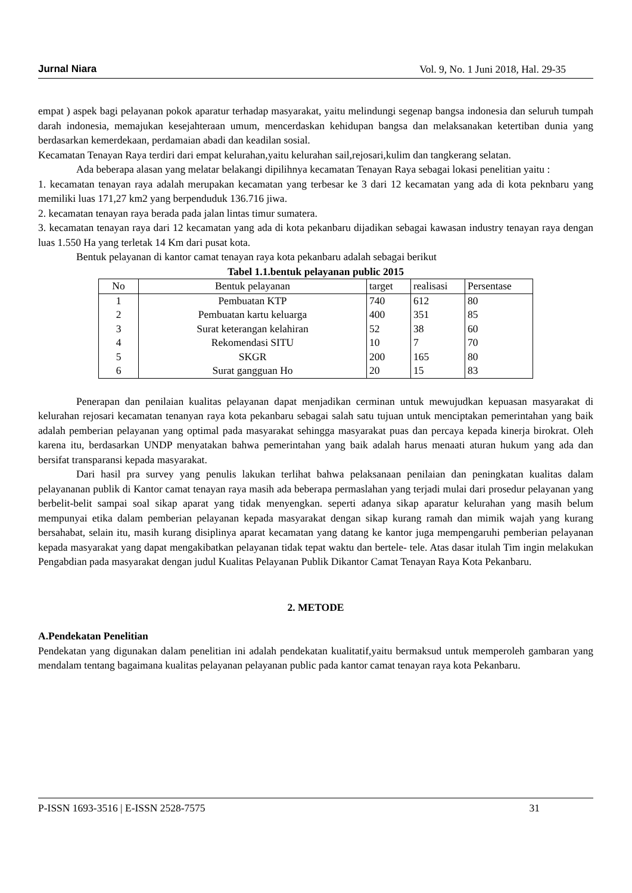Jurnal Niara Vol. 9, No. 1 Juni 2018, Hal. 29-35
empat ) aspek bagi pelayanan pokok aparatur terhadap masyarakat, yaitu melindungi segenap bangsa indonesia dan seluruh tumpah darah indonesia, memajukan kesejahteraan umum, mencerdaskan kehidupan bangsa dan melaksanakan ketertiban dunia yang berdasarkan kemerdekaan, perdamaian abadi dan keadilan sosial.
Kecamatan Tenayan Raya terdiri dari empat kelurahan,yaitu kelurahan sail,rejosari,kulim dan tangkerang selatan.
Ada beberapa alasan yang melatar belakangi dipilihnya kecamatan Tenayan Raya sebagai lokasi penelitian yaitu :
1. kecamatan tenayan raya adalah merupakan kecamatan yang terbesar ke 3 dari 12 kecamatan yang ada di kota peknbaru yang memiliki luas 171,27 km2 yang berpenduduk 136.716 jiwa.
2. kecamatan tenayan raya berada pada jalan lintas timur sumatera.
3. kecamatan tenayan raya dari 12 kecamatan yang ada di kota pekanbaru dijadikan sebagai kawasan industry tenayan raya dengan luas 1.550 Ha yang terletak 14 Km dari pusat kota.
Bentuk pelayanan di kantor camat tenayan raya kota pekanbaru adalah sebagai berikut
Tabel 1.1.bentuk pelayanan public 2015
| No | Bentuk pelayanan | target | realisasi | Persentase |
| --- | --- | --- | --- | --- |
| 1 | Pembuatan KTP | 740 | 612 | 80 |
| 2 | Pembuatan kartu keluarga | 400 | 351 | 85 |
| 3 | Surat keterangan kelahiran | 52 | 38 | 60 |
| 4 | Rekomendasi SITU | 10 | 7 | 70 |
| 5 | SKGR | 200 | 165 | 80 |
| 6 | Surat gangguan Ho | 20 | 15 | 83 |
Penerapan dan penilaian kualitas pelayanan dapat menjadikan cerminan untuk mewujudkan kepuasan masyarakat di kelurahan rejosari kecamatan tenanyan raya kota pekanbaru sebagai salah satu tujuan untuk menciptakan pemerintahan yang baik adalah pemberian pelayanan yang optimal pada masyarakat sehingga masyarakat puas dan percaya kepada kinerja birokrat. Oleh karena itu, berdasarkan UNDP menyatakan bahwa pemerintahan yang baik adalah harus menaati aturan hukum yang ada dan bersifat transparansi kepada masyarakat.
Dari hasil pra survey yang penulis lakukan terlihat bahwa pelaksanaan penilaian dan peningkatan kualitas dalam pelayananan publik di Kantor camat tenayan raya masih ada beberapa permaslahan yang terjadi mulai dari prosedur pelayanan yang berbelit-belit sampai soal sikap aparat yang tidak menyengkan. seperti adanya sikap aparatur kelurahan yang masih belum mempunyai etika dalam pemberian pelayanan kepada masyarakat dengan sikap kurang ramah dan mimik wajah yang kurang bersahabat, selain itu, masih kurang disiplinya aparat kecamatan yang datang ke kantor juga mempengaruhi pemberian pelayanan kepada masyarakat yang dapat mengakibatkan pelayanan tidak tepat waktu dan bertele- tele. Atas dasar itulah Tim ingin melakukan Pengabdian pada masyarakat dengan judul Kualitas Pelayanan Publik Dikantor Camat Tenayan Raya Kota Pekanbaru.
2. METODE
A.Pendekatan Penelitian
Pendekatan yang digunakan dalam penelitian ini adalah pendekatan kualitatif,yaitu bermaksud untuk memperoleh gambaran yang mendalam tentang bagaimana kualitas pelayanan pelayanan public pada kantor camat tenayan raya kota Pekanbaru.
P-ISSN 1693-3516 | E-ISSN 2528-7575 31